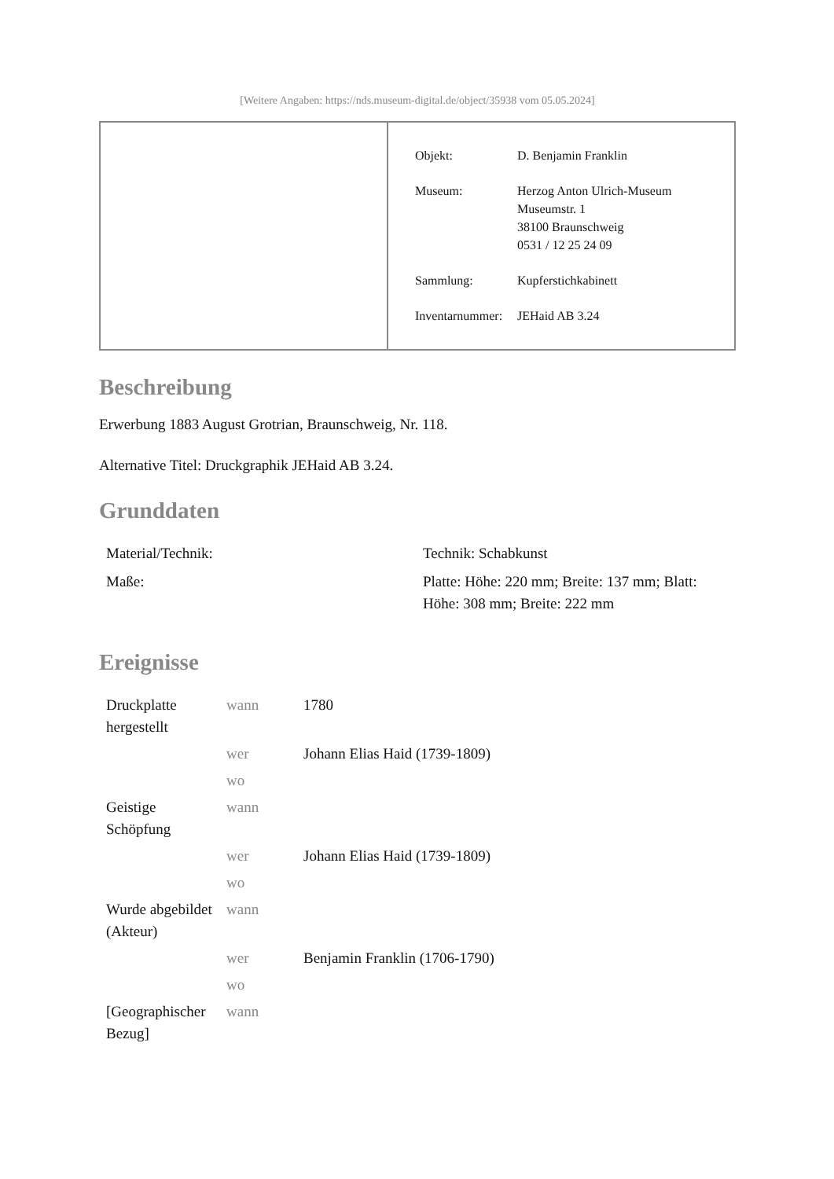[Weitere Angaben: https://nds.museum-digital.de/object/35938 vom 05.05.2024]
| Objekt: | D. Benjamin Franklin |
| Museum: | Herzog Anton Ulrich-Museum Museumstr. 1 38100 Braunschweig 0531 / 12 25 24 09 |
| Sammlung: | Kupferstichkabinett |
| Inventarnummer: | JEHaid AB 3.24 |
Beschreibung
Erwerbung 1883 August Grotrian, Braunschweig, Nr. 118.
Alternative Titel: Druckgraphik JEHaid AB 3.24.
Grunddaten
| Material/Technik: | Technik: Schabkunst |
| Maße: | Platte: Höhe: 220 mm; Breite: 137 mm; Blatt: Höhe: 308 mm; Breite: 222 mm |
Ereignisse
| Druckplatte hergestellt | wann | 1780 |
| | wer | Johann Elias Haid (1739-1809) |
| | wo | |
| Geistige Schöpfung | wann | |
| | wer | Johann Elias Haid (1739-1809) |
| | wo | |
| Wurde abgebildet (Akteur) | wann | |
| | wer | Benjamin Franklin (1706-1790) |
| | wo | |
| [Geographischer Bezug] | wann | |